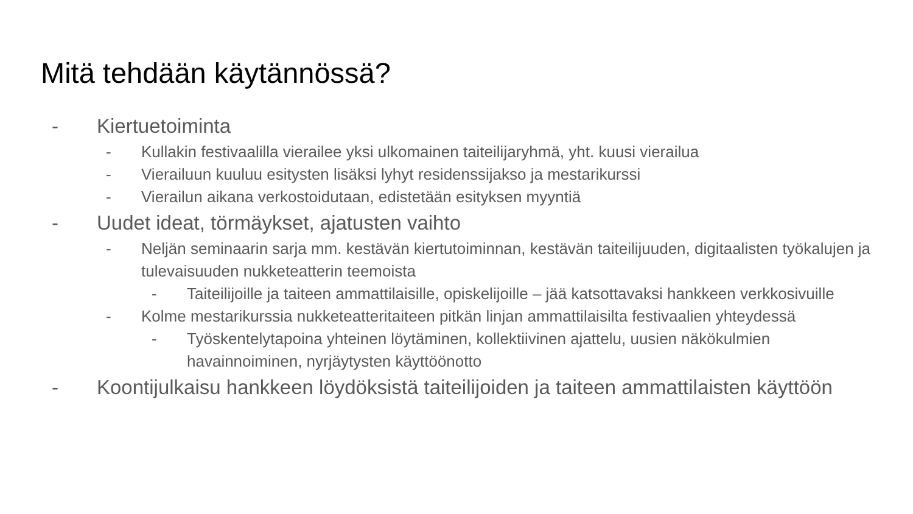Mitä tehdään käytännössä?
- Kiertuetoiminta
- Kullakin festivaalilla vierailee yksi ulkomainen taiteilijaryhmä, yht. kuusi vierailua
- Vierailuun kuuluu esitysten lisäksi lyhyt residenssijakso ja mestarikurssi
- Vierailun aikana verkostoidutaan, edistetään esityksen myyntiä
- Uudet ideat, törmäykset, ajatusten vaihto
- Neljän seminaarin sarja mm. kestävän kiertutoiminnan, kestävän taiteilijuuden, digitaalisten työkalujen ja tulevaisuuden nukketeatterin teemoista
- Taiteilijoille ja taiteen ammattilaisille, opiskelijoille – jää katsottavaksi hankkeen verkkosivuille
- Kolme mestarikurssia nukketeatteritaiteen pitkän linjan ammattilaisilta festivaalien yhteydessä
- Työskentelytapoina yhteinen löytäminen, kollektiivinen ajattelu, uusien näkökulmien havainnoiminen, nyrjäytysten käyttöönotto
- Koontijulkaisu hankkeen löydöksistä taiteilijoiden ja taiteen ammattilaisten käyttöön